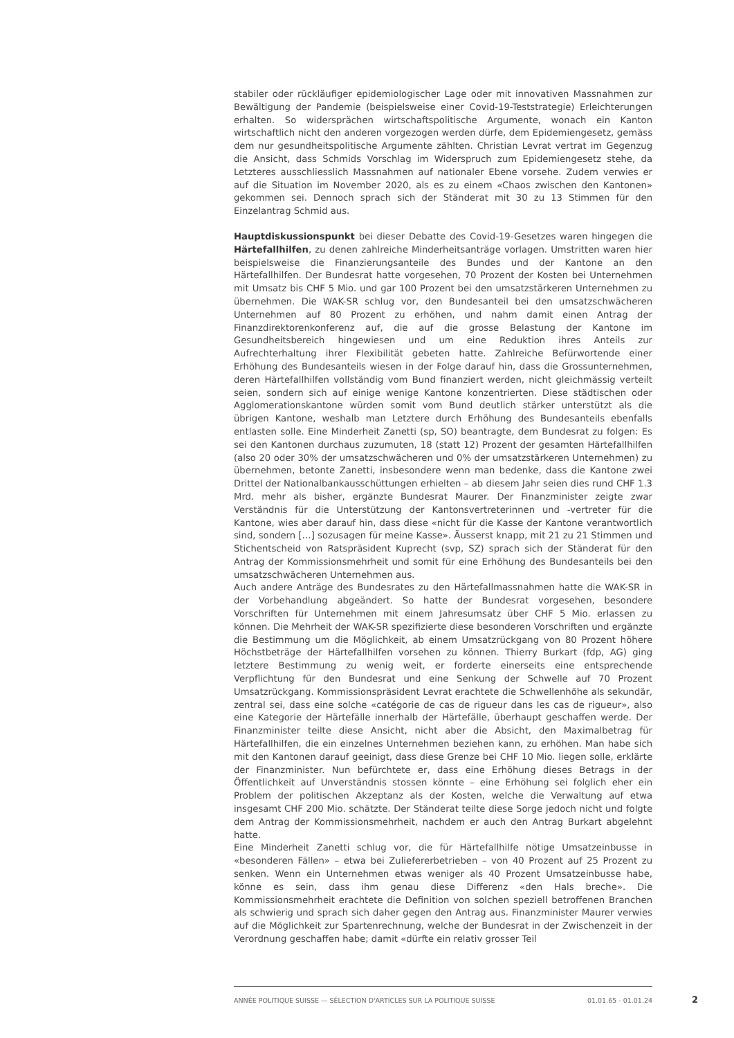stabiler oder rückläufiger epidemiologischer Lage oder mit innovativen Massnahmen zur Bewältigung der Pandemie (beispielsweise einer Covid-19-Teststrategie) Erleichterungen erhalten. So widersprächen wirtschaftspolitische Argumente, wonach ein Kanton wirtschaftlich nicht den anderen vorgezogen werden dürfe, dem Epidemiengesetz, gemäss dem nur gesundheitspolitische Argumente zählten. Christian Levrat vertrat im Gegenzug die Ansicht, dass Schmids Vorschlag im Widerspruch zum Epidemiengesetz stehe, da Letzteres ausschliesslich Massnahmen auf nationaler Ebene vorsehe. Zudem verwies er auf die Situation im November 2020, als es zu einem «Chaos zwischen den Kantonen» gekommen sei. Dennoch sprach sich der Ständerat mit 30 zu 13 Stimmen für den Einzelantrag Schmid aus.
Hauptdiskussionspunkt bei dieser Debatte des Covid-19-Gesetzes waren hingegen die Härtefallhilfen, zu denen zahlreiche Minderheitsanträge vorlagen. Umstritten waren hier beispielsweise die Finanzierungsanteile des Bundes und der Kantone an den Härtefallhilfen. Der Bundesrat hatte vorgesehen, 70 Prozent der Kosten bei Unternehmen mit Umsatz bis CHF 5 Mio. und gar 100 Prozent bei den umsatzstärkeren Unternehmen zu übernehmen. Die WAK-SR schlug vor, den Bundesanteil bei den umsatzschwächeren Unternehmen auf 80 Prozent zu erhöhen, und nahm damit einen Antrag der Finanzdirektorenkonferenz auf, die auf die grosse Belastung der Kantone im Gesundheitsbereich hingewiesen und um eine Reduktion ihres Anteils zur Aufrechterhaltung ihrer Flexibilität gebeten hatte. Zahlreiche Befürwortende einer Erhöhung des Bundesanteils wiesen in der Folge darauf hin, dass die Grossunternehmen, deren Härtefallhilfen vollständig vom Bund finanziert werden, nicht gleichmässig verteilt seien, sondern sich auf einige wenige Kantone konzentrierten. Diese städtischen oder Agglomerationskantone würden somit vom Bund deutlich stärker unterstützt als die übrigen Kantone, weshalb man Letztere durch Erhöhung des Bundesanteils ebenfalls entlasten solle. Eine Minderheit Zanetti (sp, SO) beantragte, dem Bundesrat zu folgen: Es sei den Kantonen durchaus zuzumuten, 18 (statt 12) Prozent der gesamten Härtefallhilfen (also 20 oder 30% der umsatzschwächeren und 0% der umsatzstärkeren Unternehmen) zu übernehmen, betonte Zanetti, insbesondere wenn man bedenke, dass die Kantone zwei Drittel der Nationalbankausschüttungen erhielten – ab diesem Jahr seien dies rund CHF 1.3 Mrd. mehr als bisher, ergänzte Bundesrat Maurer. Der Finanzminister zeigte zwar Verständnis für die Unterstützung der Kantonsvertreterinnen und -vertreter für die Kantone, wies aber darauf hin, dass diese «nicht für die Kasse der Kantone verantwortlich sind, sondern […] sozusagen für meine Kasse». Äusserst knapp, mit 21 zu 21 Stimmen und Stichentscheid von Ratspräsident Kuprecht (svp, SZ) sprach sich der Ständerat für den Antrag der Kommissionsmehrheit und somit für eine Erhöhung des Bundesanteils bei den umsatzschwächeren Unternehmen aus.
Auch andere Anträge des Bundesrates zu den Härtefallmassnahmen hatte die WAK-SR in der Vorbehandlung abgeändert. So hatte der Bundesrat vorgesehen, besondere Vorschriften für Unternehmen mit einem Jahresumsatz über CHF 5 Mio. erlassen zu können. Die Mehrheit der WAK-SR spezifizierte diese besonderen Vorschriften und ergänzte die Bestimmung um die Möglichkeit, ab einem Umsatzrückgang von 80 Prozent höhere Höchstbeträge der Härtefallhilfen vorsehen zu können. Thierry Burkart (fdp, AG) ging letztere Bestimmung zu wenig weit, er forderte einerseits eine entsprechende Verpflichtung für den Bundesrat und eine Senkung der Schwelle auf 70 Prozent Umsatzrückgang. Kommissionspräsident Levrat erachtete die Schwellenhöhe als sekundär, zentral sei, dass eine solche «catégorie de cas de rigueur dans les cas de rigueur», also eine Kategorie der Härtefälle innerhalb der Härtefälle, überhaupt geschaffen werde. Der Finanzminister teilte diese Ansicht, nicht aber die Absicht, den Maximalbetrag für Härtefallhilfen, die ein einzelnes Unternehmen beziehen kann, zu erhöhen. Man habe sich mit den Kantonen darauf geeinigt, dass diese Grenze bei CHF 10 Mio. liegen solle, erklärte der Finanzminister. Nun befürchtete er, dass eine Erhöhung dieses Betrags in der Öffentlichkeit auf Unverständnis stossen könnte – eine Erhöhung sei folglich eher ein Problem der politischen Akzeptanz als der Kosten, welche die Verwaltung auf etwa insgesamt CHF 200 Mio. schätzte. Der Ständerat teilte diese Sorge jedoch nicht und folgte dem Antrag der Kommissionsmehrheit, nachdem er auch den Antrag Burkart abgelehnt hatte.
Eine Minderheit Zanetti schlug vor, die für Härtefallhilfe nötige Umsatzeinbusse in «besonderen Fällen» – etwa bei Zuliefererbetrieben – von 40 Prozent auf 25 Prozent zu senken. Wenn ein Unternehmen etwas weniger als 40 Prozent Umsatzeinbusse habe, könne es sein, dass ihm genau diese Differenz «den Hals breche». Die Kommissionsmehrheit erachtete die Definition von solchen speziell betroffenen Branchen als schwierig und sprach sich daher gegen den Antrag aus. Finanzminister Maurer verwies auf die Möglichkeit zur Spartenrechnung, welche der Bundesrat in der Zwischenzeit in der Verordnung geschaffen habe; damit «dürfte ein relativ grosser Teil
ANNÉE POLITIQUE SUISSE — SÉLECTION D'ARTICLES SUR LA POLITIQUE SUISSE 01.01.65 - 01.01.24
2